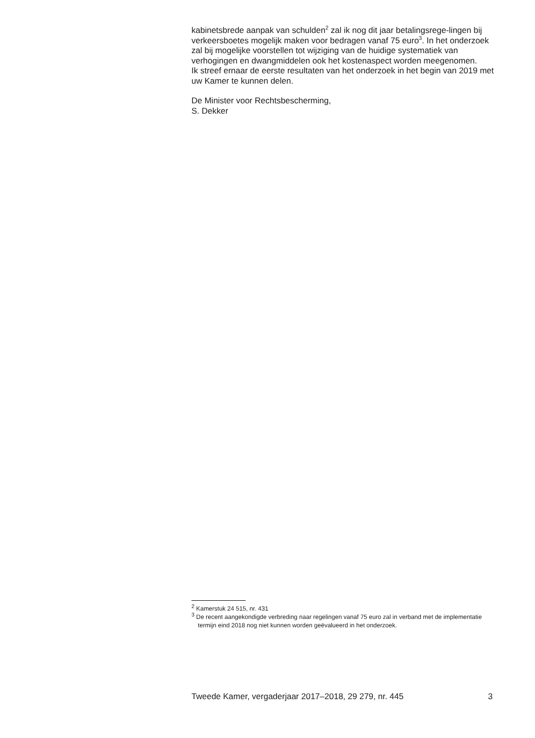kabinetsbrede aanpak van schulden<sup>2</sup> zal ik nog dit jaar betalingsrege-lingen bij verkeersboetes mogelijk maken voor bedragen vanaf 75 euro<sup>3</sup>. In het onderzoek zal bij mogelijke voorstellen tot wijziging van de huidige systematiek van verhogingen en dwangmiddelen ook het kostenaspect worden meegenomen.
Ik streef ernaar de eerste resultaten van het onderzoek in het begin van 2019 met uw Kamer te kunnen delen.
De Minister voor Rechtsbescherming,
S. Dekker
<sup>2</sup> Kamerstuk 24 515, nr. 431
<sup>3</sup> De recent aangekondigde verbreding naar regelingen vanaf 75 euro zal in verband met de implementatie termijn eind 2018 nog niet kunnen worden geëvalueerd in het onderzoek.
Tweede Kamer, vergaderjaar 2017–2018, 29 279, nr. 445 3